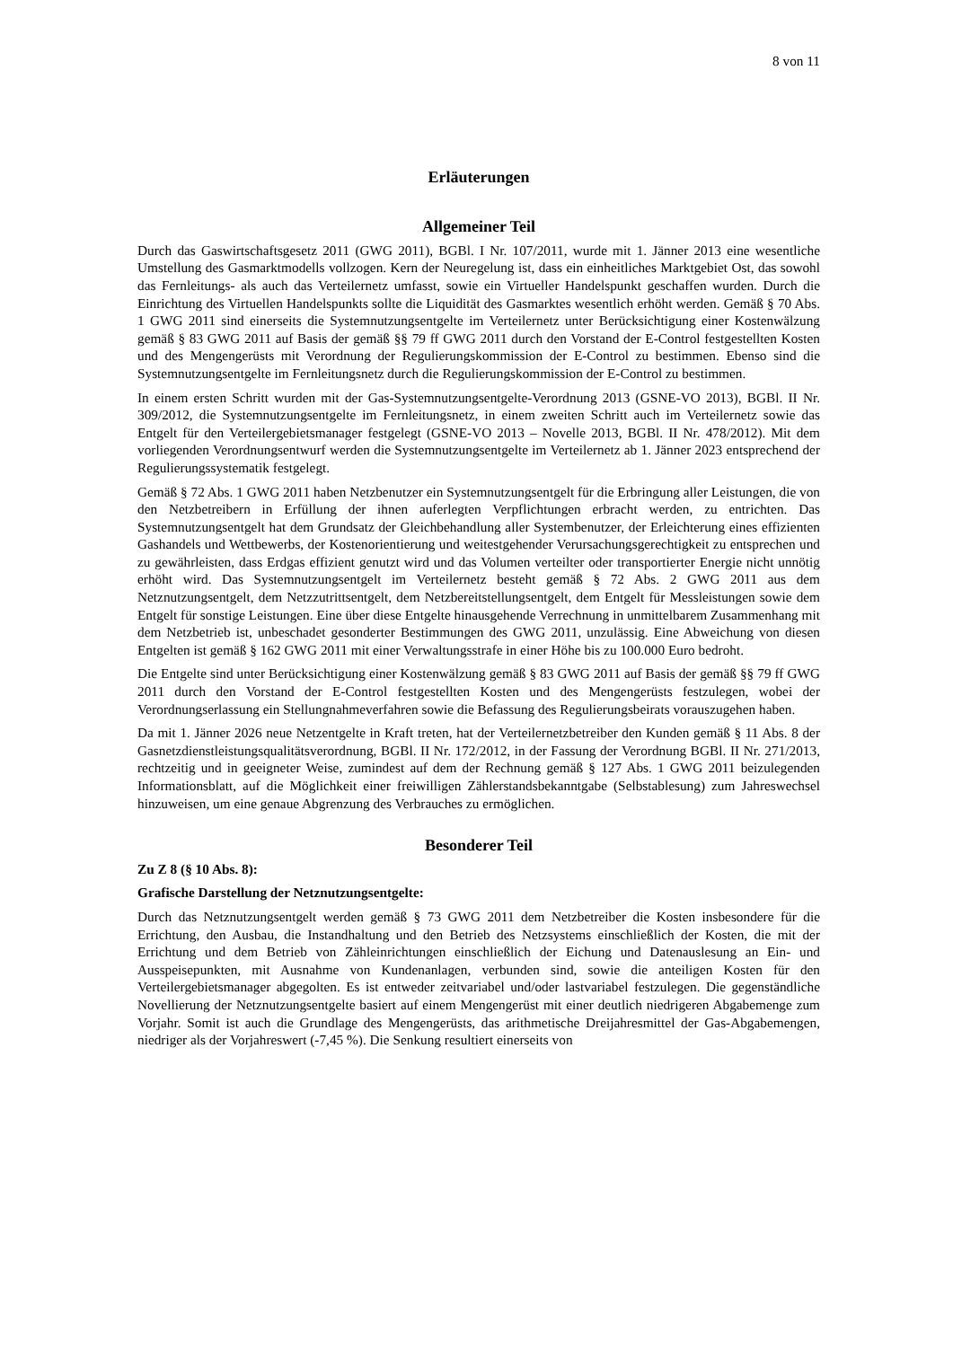8 von 11
Erläuterungen
Allgemeiner Teil
Durch das Gaswirtschaftsgesetz 2011 (GWG 2011), BGBl. I Nr. 107/2011, wurde mit 1. Jänner 2013 eine wesentliche Umstellung des Gasmarktmodells vollzogen. Kern der Neuregelung ist, dass ein einheitliches Marktgebiet Ost, das sowohl das Fernleitungs- als auch das Verteilernetz umfasst, sowie ein Virtueller Handelspunkt geschaffen wurden. Durch die Einrichtung des Virtuellen Handelspunkts sollte die Liquidität des Gasmarktes wesentlich erhöht werden. Gemäß § 70 Abs. 1 GWG 2011 sind einerseits die Systemnutzungsentgelte im Verteilernetz unter Berücksichtigung einer Kostenwälzung gemäß § 83 GWG 2011 auf Basis der gemäß §§ 79 ff GWG 2011 durch den Vorstand der E-Control festgestellten Kosten und des Mengengerüsts mit Verordnung der Regulierungskommission der E-Control zu bestimmen. Ebenso sind die Systemnutzungsentgelte im Fernleitungsnetz durch die Regulierungskommission der E-Control zu bestimmen.
In einem ersten Schritt wurden mit der Gas-Systemnutzungsentgelte-Verordnung 2013 (GSNE-VO 2013), BGBl. II Nr. 309/2012, die Systemnutzungsentgelte im Fernleitungsnetz, in einem zweiten Schritt auch im Verteilernetz sowie das Entgelt für den Verteilergebietsmanager festgelegt (GSNE-VO 2013 – Novelle 2013, BGBl. II Nr. 478/2012). Mit dem vorliegenden Verordnungsentwurf werden die Systemnutzungsentgelte im Verteilernetz ab 1. Jänner 2023 entsprechend der Regulierungssystematik festgelegt.
Gemäß § 72 Abs. 1 GWG 2011 haben Netzbenutzer ein Systemnutzungsentgelt für die Erbringung aller Leistungen, die von den Netzbetreibern in Erfüllung der ihnen auferlegten Verpflichtungen erbracht werden, zu entrichten. Das Systemnutzungsentgelt hat dem Grundsatz der Gleichbehandlung aller Systembenutzer, der Erleichterung eines effizienten Gashandels und Wettbewerbs, der Kostenorientierung und weitestgehender Verursachungsgerechtigkeit zu entsprechen und zu gewährleisten, dass Erdgas effizient genutzt wird und das Volumen verteilter oder transportierter Energie nicht unnötig erhöht wird. Das Systemnutzungsentgelt im Verteilernetz besteht gemäß § 72 Abs. 2 GWG 2011 aus dem Netznutzungsentgelt, dem Netzzutrittsentgelt, dem Netzbereitstellungsentgelt, dem Entgelt für Messleistungen sowie dem Entgelt für sonstige Leistungen. Eine über diese Entgelte hinausgehende Verrechnung in unmittelbarem Zusammenhang mit dem Netzbetrieb ist, unbeschadet gesonderter Bestimmungen des GWG 2011, unzulässig. Eine Abweichung von diesen Entgelten ist gemäß § 162 GWG 2011 mit einer Verwaltungsstrafe in einer Höhe bis zu 100.000 Euro bedroht.
Die Entgelte sind unter Berücksichtigung einer Kostenwälzung gemäß § 83 GWG 2011 auf Basis der gemäß §§ 79 ff GWG 2011 durch den Vorstand der E-Control festgestellten Kosten und des Mengengerüsts festzulegen, wobei der Verordnungserlassung ein Stellungnahmeverfahren sowie die Befassung des Regulierungsbeirats vorauszugehen haben.
Da mit 1. Jänner 2026 neue Netzentgelte in Kraft treten, hat der Verteilernetzbetreiber den Kunden gemäß § 11 Abs. 8 der Gasnetzdienstleistungsqualitätsverordnung, BGBl. II Nr. 172/2012, in der Fassung der Verordnung BGBl. II Nr. 271/2013, rechtzeitig und in geeigneter Weise, zumindest auf dem der Rechnung gemäß § 127 Abs. 1 GWG 2011 beizulegenden Informationsblatt, auf die Möglichkeit einer freiwilligen Zählerstandsbekanntgabe (Selbstablesung) zum Jahreswechsel hinzuweisen, um eine genaue Abgrenzung des Verbrauches zu ermöglichen.
Besonderer Teil
Zu Z 8 (§ 10 Abs. 8):
Grafische Darstellung der Netznutzungsentgelte:
Durch das Netznutzungsentgelt werden gemäß § 73 GWG 2011 dem Netzbetreiber die Kosten insbesondere für die Errichtung, den Ausbau, die Instandhaltung und den Betrieb des Netzsystems einschließlich der Kosten, die mit der Errichtung und dem Betrieb von Zähleinrichtungen einschließlich der Eichung und Datenauslesung an Ein- und Ausspeisepunkten, mit Ausnahme von Kundenanlagen, verbunden sind, sowie die anteiligen Kosten für den Verteilergebietsmanager abgegolten. Es ist entweder zeitvariabel und/oder lastvariabel festzulegen. Die gegenständliche Novellierung der Netznutzungsentgelte basiert auf einem Mengengerüst mit einer deutlich niedrigeren Abgabemenge zum Vorjahr. Somit ist auch die Grundlage des Mengengerüsts, das arithmetische Dreijahresmittel der Gas-Abgabemengen, niedriger als der Vorjahreswert (-7,45 %). Die Senkung resultiert einerseits von